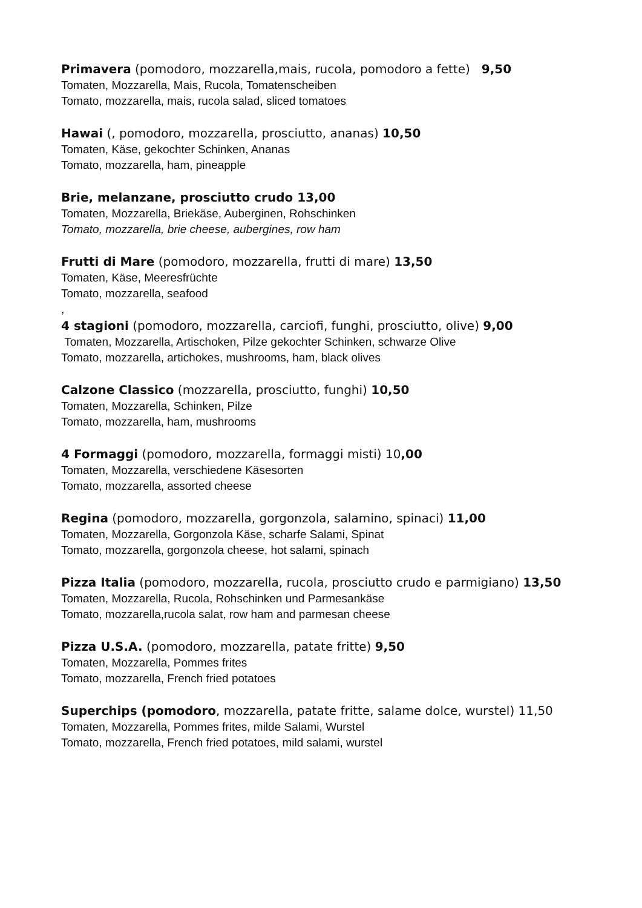Primavera (pomodoro, mozzarella,mais, rucola, pomodoro a fette) 9,50
Tomaten, Mozzarella, Mais, Rucola, Tomatenscheiben
Tomato, mozzarella, mais, rucola salad, sliced tomatoes
Hawai (, pomodoro, mozzarella, prosciutto, ananas) 10,50
Tomaten, Käse, gekochter Schinken, Ananas
Tomato, mozzarella, ham, pineapple
Brie, melanzane, prosciutto crudo 13,00
Tomaten, Mozzarella, Briekäse, Auberginen, Rohschinken
Tomato, mozzarella, brie cheese, aubergines, row ham
Frutti di Mare (pomodoro, mozzarella, frutti di mare) 13,50
Tomaten, Käse, Meeresfrüchte
Tomato, mozzarella, seafood
,
4 stagioni (pomodoro, mozzarella, carciofi, funghi, prosciutto, olive) 9,00
Tomaten, Mozzarella, Artischoken, Pilze gekochter Schinken, schwarze Olive
Tomato, mozzarella, artichokes, mushrooms, ham, black olives
Calzone Classico (mozzarella, prosciutto, funghi) 10,50
Tomaten, Mozzarella, Schinken, Pilze
Tomato, mozzarella, ham, mushrooms
4 Formaggi (pomodoro, mozzarella, formaggi misti) 10,00
Tomaten, Mozzarella, verschiedene Käsesorten
Tomato, mozzarella, assorted cheese
Regina (pomodoro, mozzarella, gorgonzola, salamino, spinaci) 11,00
Tomaten, Mozzarella, Gorgonzola Käse, scharfe Salami, Spinat
Tomato, mozzarella, gorgonzola cheese, hot salami, spinach
Pizza Italia (pomodoro, mozzarella, rucola, prosciutto crudo e parmigiano) 13,50
Tomaten, Mozzarella, Rucola, Rohschinken und Parmesankäse
Tomato, mozzarella,rucola salat, row ham and parmesan cheese
Pizza U.S.A. (pomodoro, mozzarella, patate fritte) 9,50
Tomaten, Mozzarella, Pommes frites
Tomato, mozzarella, French fried potatoes
Superchips (pomodoro, mozzarella, patate fritte, salame dolce, wurstel) 11,50
Tomaten, Mozzarella, Pommes frites, milde Salami, Wurstel
Tomato, mozzarella, French fried potatoes, mild salami, wurstel